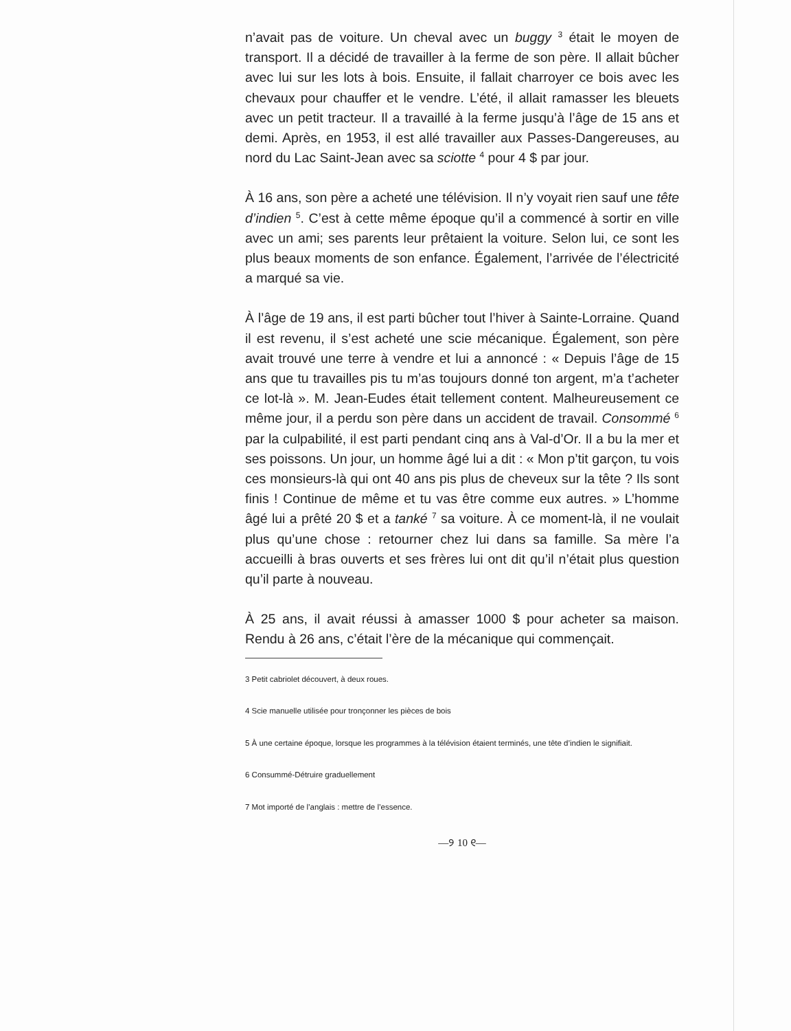n’avait pas de voiture. Un cheval avec un buggy <sup>3</sup> était le moyen de transport. Il a décidé de travailler à la ferme de son père. Il allait bûcher avec lui sur les lots à bois. Ensuite, il fallait charroyer ce bois avec les chevaux pour chauffer et le vendre. L’été, il allait ramasser les bleuets avec un petit tracteur. Il a travaillé à la ferme jusqu’à l’âge de 15 ans et demi. Après, en 1953, il est allé travailler aux Passes-Dangereuses, au nord du Lac Saint-Jean avec sa sciotte <sup>4</sup> pour 4 $ par jour.
À 16 ans, son père a acheté une télévision. Il n’y voyait rien sauf une tête d’indien <sup>5</sup>. C’est à cette même époque qu’il a commencé à sortir en ville avec un ami; ses parents leur prêtaient la voiture. Selon lui, ce sont les plus beaux moments de son enfance. Également, l’arrivée de l’électricité a marqué sa vie.
À l’âge de 19 ans, il est parti bûcher tout l’hiver à Sainte-Lorraine. Quand il est revenu, il s’est acheté une scie mécanique. Également, son père avait trouvé une terre à vendre et lui a annoncé : « Depuis l’âge de 15 ans que tu travailles pis tu m’as toujours donné ton argent, m’a t’acheter ce lot-là ». M. Jean-Eudes était tellement content. Malheureusement ce même jour, il a perdu son père dans un accident de travail. Consommé <sup>6</sup> par la culpabilité, il est parti pendant cinq ans à Val-d’Or. Il a bu la mer et ses poissons. Un jour, un homme âgé lui a dit : « Mon p’tit garçon, tu vois ces monsieurs-là qui ont 40 ans pis plus de cheveux sur la tête ? Ils sont finis ! Continue de même et tu vas être comme eux autres. » L’homme âgé lui a prêté 20 $ et a tanké <sup>7</sup> sa voiture. À ce moment-là, il ne voulait plus qu’une chose : retourner chez lui dans sa famille. Sa mère l’a accueilli à bras ouverts et ses frères lui ont dit qu’il n’était plus question qu’il parte à nouveau.
À 25 ans, il avait réussi à amasser 1000 $ pour acheter sa maison. Rendu à 26 ans, c’était l’ère de la mécanique qui commençait.
3 Petit cabriolet découvert, à deux roues.
4 Scie manuelle utilisée pour tronçonner les pièces de bois
5 À une certaine époque, lorsque les programmes à la télévision étaient terminés, une tête d’indien le signifiait.
6 Consummé-Détruire graduellement
7 Mot importé de l’anglais : mettre de l’essence.
—୨ 10 ୧—